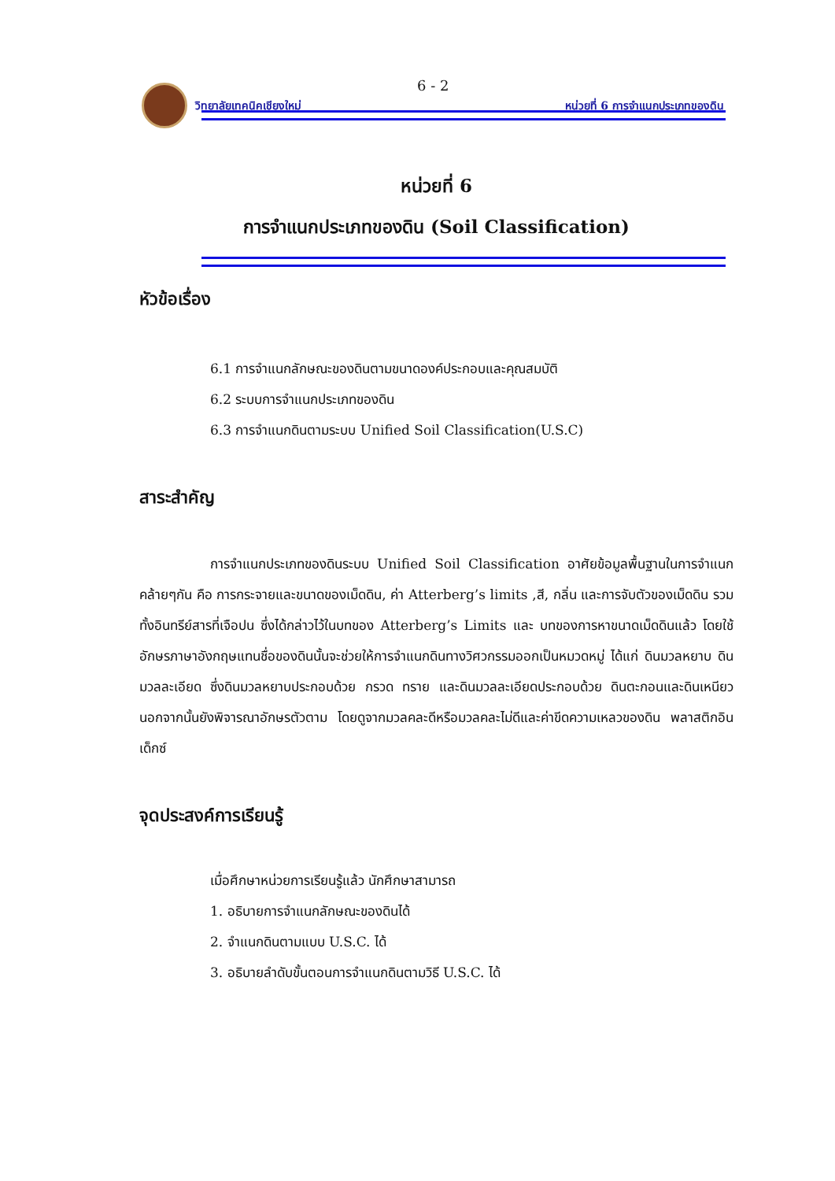6 - 2
วิทยาลัยเทคนิคเชียงใหม่ หน่วยที่ 6 การจำแนกประเภทของดิน
หน่วยที่ 6
การจำแนกประเภทของดิน (Soil Classification)
หัวข้อเรื่อง
6.1 การจำแนกลักษณะของดินตามขนาดองค์ประกอบและคุณสมบัติ
6.2 ระบบการจำแนกประเภทของดิน
6.3 การจำแนกดินตามระบบ Unified Soil Classification(U.S.C)
สาระสำคัญ
การจำแนกประเภทของดินระบบ Unified Soil Classification อาศัยข้อมูลพื้นฐานในการจำแนกคล้ายๆกัน คือ การกระจายและขนาดของเม็ดดิน, ค่า Atterberg’s limits ,สี, กลิ่น และการจับตัวของเม็ดดิน รวมทั้งอินทรีย์สารที่เจือปน ซึ่งได้กล่าวไว้ในบทของ Atterberg’s Limits และ บทของการหาขนาดเม็ดดินแล้ว โดยใช้อักษรภาษาอังกฤษแทนชื่อของดินนั้นจะช่วยให้การจำแนกดินทางวิศวกรรมออกเป็นหมวดหมู่ ได้แก่ ดินมวลหยาบ ดินมวลละเอียด ซึ่งดินมวลหยาบประกอบด้วย กรวด ทราย และดินมวลละเอียดประกอบด้วย ดินตะกอนและดินเหนียว นอกจากนั้นยังพิจารณาอักษรตัวตาม โดยดูจากมวลคละดีหรือมวลคละไม่ดีและค่าขีดความเหลวของดิน พลาสติกอินเด็กซ์
จุดประสงค์การเรียนรู้
เมื่อศึกษาหน่วยการเรียนรู้แล้ว นักศึกษาสามารถ
1. อธิบายการจำแนกลักษณะของดินได้
2. จำแนกดินตามแบบ U.S.C. ได้
3. อธิบายลำดับขั้นตอนการจำแนกดินตามวิธี U.S.C. ได้